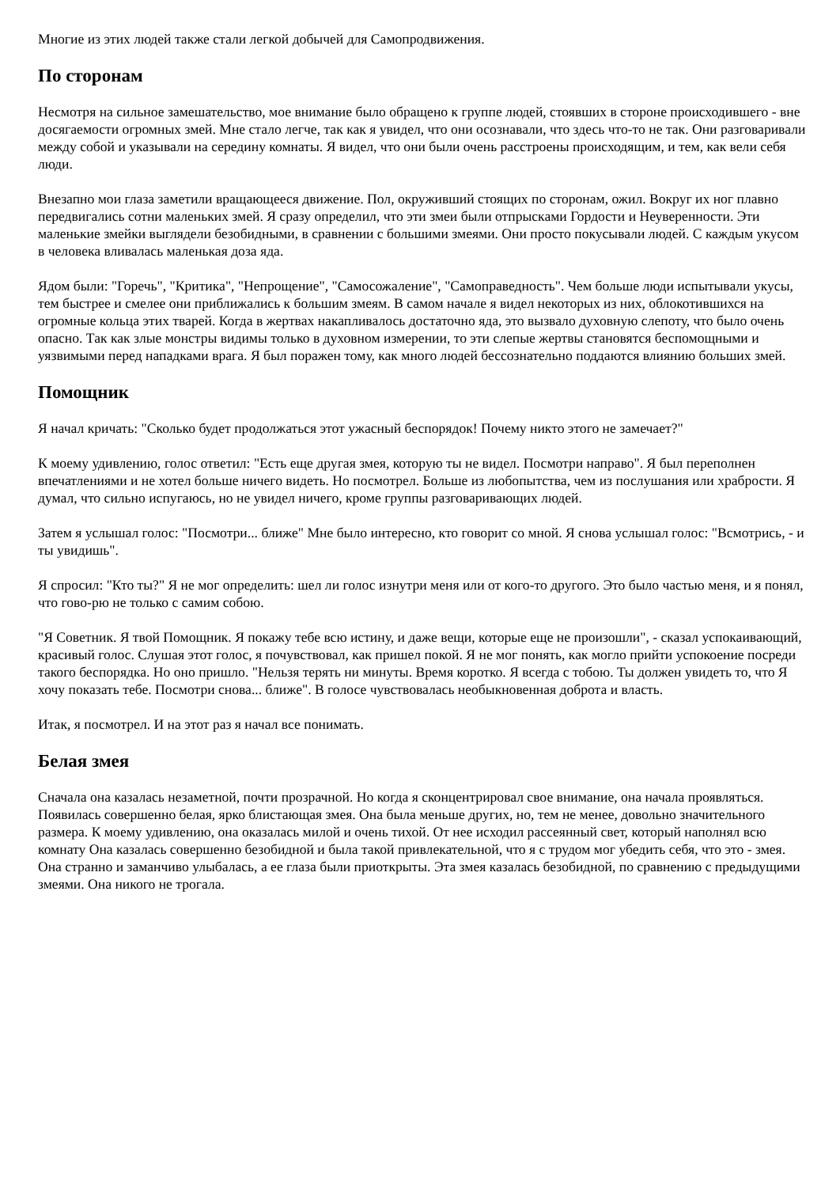Многие из этих людей также стали легкой добычей для Самопродвижения.
По сторонам
Несмотря на сильное замешательство, мое внимание было обращено к группе людей, стоявших в стороне происходившего - вне досягаемости огромных змей. Мне стало легче, так как я увидел, что они осознавали, что здесь что-то не так. Они разговаривали между собой и указывали на середину комнаты. Я видел, что они были очень расстроены происходящим, и тем, как вели себя люди.
Внезапно мои глаза заметили вращающееся движение. Пол, окруживший стоящих по сторонам, ожил. Вокруг их ног плавно передвигались сотни маленьких змей. Я сразу определил, что эти змеи были отпрысками Гордости и Неуверенности. Эти маленькие змейки выглядели безобидными, в сравнении с большими змеями. Они просто покусывали людей. С каждым укусом в человека вливалась маленькая доза яда.
Ядом были: "Горечь", "Критика", "Непрощение", "Самосожаление", "Самоправедность". Чем больше люди испытывали укусы, тем быстрее и смелее они приближались к большим змеям. В самом начале я видел некоторых из них, облокотившихся на огромные кольца этих тварей. Когда в жертвах накапливалось достаточно яда, это вызвало духовную слепоту, что было очень опасно. Так как злые монстры видимы только в духовном измерении, то эти слепые жертвы становятся беспомощными и уязвимыми перед нападками врага. Я был поражен тому, как много людей бессознательно поддаются влиянию больших змей.
Помощник
Я начал кричать: "Сколько будет продолжаться этот ужасный беспорядок! Почему никто этого не замечает?"
К моему удивлению, голос ответил: "Есть еще другая змея, которую ты не видел. Посмотри направо". Я был переполнен впечатлениями и не хотел больше ничего видеть. Но посмотрел. Больше из любопытства, чем из послушания или храбрости. Я думал, что сильно испугаюсь, но не увидел ничего, кроме группы разговаривающих людей.
Затем я услышал голос: "Посмотри... ближе" Мне было интересно, кто говорит со мной. Я снова услышал голос: "Всмотрись, - и ты увидишь".
Я спросил: "Кто ты?" Я не мог определить: шел ли голос изнутри меня или от кого-то другого. Это было частью меня, и я понял, что гово-рю не только с самим собою.
"Я Советник. Я твой Помощник. Я покажу тебе всю истину, и даже вещи, которые еще не произошли", - сказал успокаивающий, красивый голос. Слушая этот голос, я почувствовал, как пришел покой. Я не мог понять, как могло прийти успокоение посреди такого беспорядка. Но оно пришло. "Нельзя терять ни минуты. Время коротко. Я всегда с тобою. Ты должен увидеть то, что Я хочу показать тебе. Посмотри снова... ближе". В голосе чувствовалась необыкновенная доброта и власть.
Итак, я посмотрел. И на этот раз я начал все понимать.
Белая змея
Сначала она казалась незаметной, почти прозрачной. Но когда я сконцентрировал свое внимание, она начала проявляться. Появилась совершенно белая, ярко блистающая змея. Она была меньше других, но, тем не менее, довольно значительного размера. К моему удивлению, она оказалась милой и очень тихой. От нее исходил рассеянный свет, который наполнял всю комнату Она казалась совершенно безобидной и была такой привлекательной, что я с трудом мог убедить себя, что это - змея. Она странно и заманчиво улыбалась, а ее глаза были приоткрыты. Эта змея казалась безобидной, по сравнению с предыдущими змеями. Она никого не трогала.